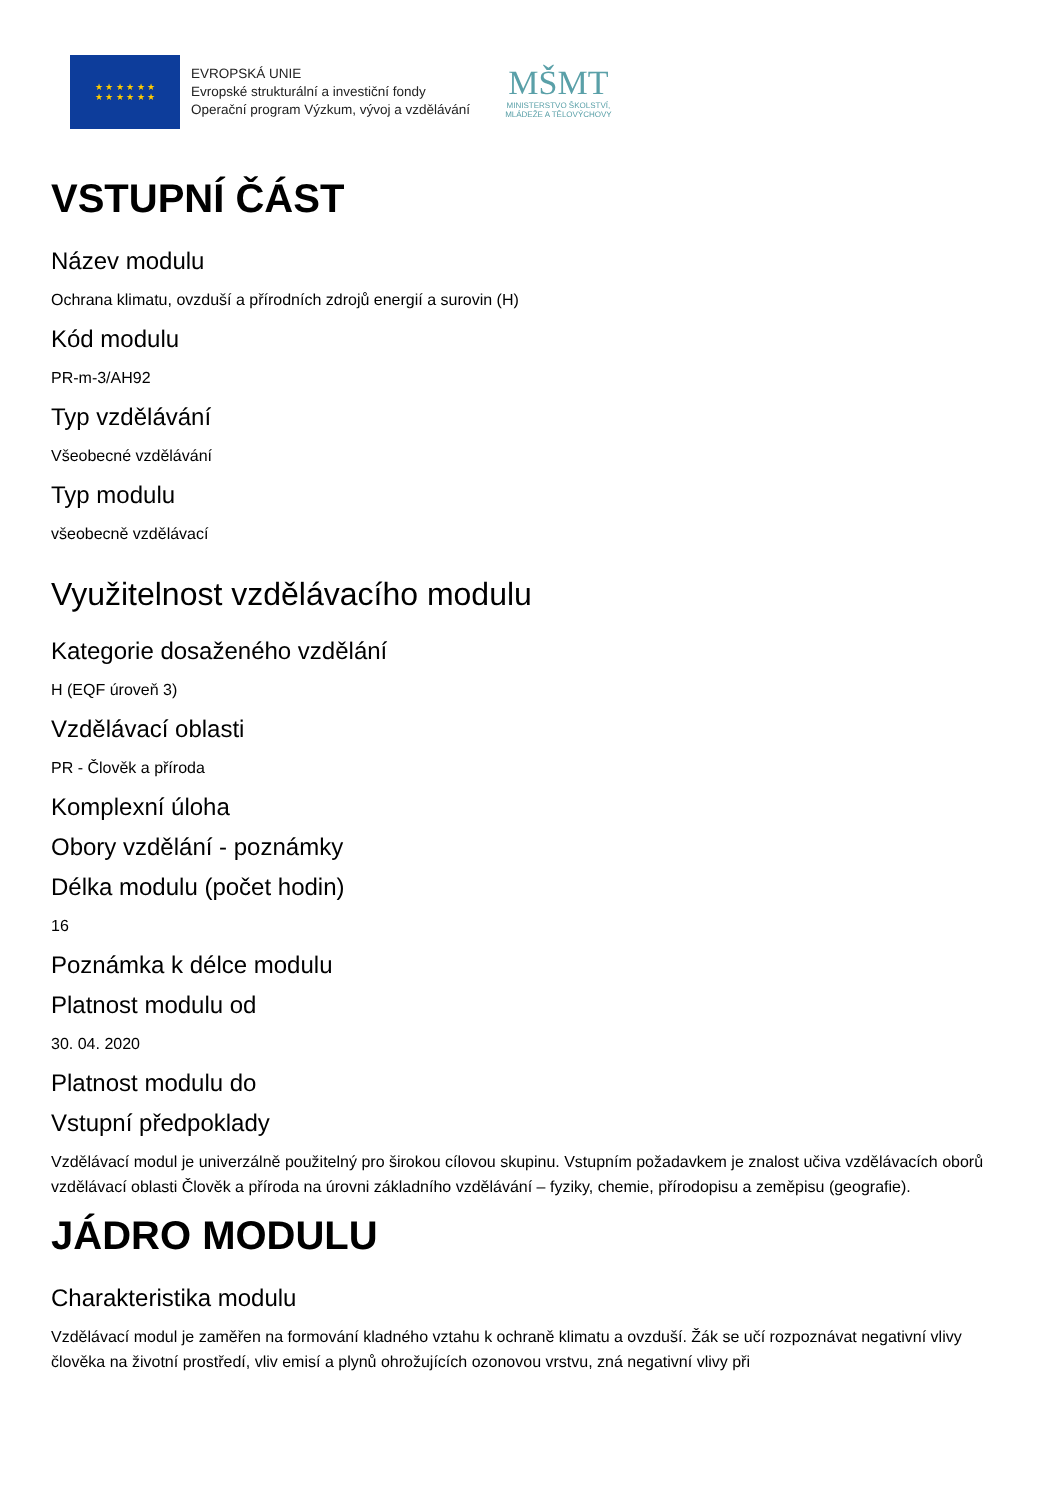★ ★ ★ ★ ★ ★
★ ★ ★ ★ ★ ★
EVROPSKÁ UNIE
Evropské strukturální a investiční fondy
Operační program Výzkum, vývoj a vzdělávání
MŠMT
MINISTERSTVO ŠKOLSTVÍ,
MLÁDEŽE A TĚLOVÝCHOVY
VSTUPNÍ ČÁST
Název modulu
Ochrana klimatu, ovzduší a přírodních zdrojů energií a surovin (H)
Kód modulu
PR-m-3/AH92
Typ vzdělávání
Všeobecné vzdělávání
Typ modulu
všeobecně vzdělávací
Využitelnost vzdělávacího modulu
Kategorie dosaženého vzdělání
H (EQF úroveň 3)
Vzdělávací oblasti
PR - Člověk a příroda
Komplexní úloha
Obory vzdělání - poznámky
Délka modulu (počet hodin)
16
Poznámka k délce modulu
Platnost modulu od
30. 04. 2020
Platnost modulu do
Vstupní předpoklady
Vzdělávací modul je univerzálně použitelný pro širokou cílovou skupinu. Vstupním požadavkem je znalost učiva vzdělávacích oborů vzdělávací oblasti Člověk a příroda na úrovni základního vzdělávání – fyziky, chemie, přírodopisu a zeměpisu (geografie).
JÁDRO MODULU
Charakteristika modulu
Vzdělávací modul je zaměřen na formování kladného vztahu k ochraně klimatu a ovzduší. Žák se učí rozpoznávat negativní vlivy člověka na životní prostředí, vliv emisí a plynů ohrožujících ozonovou vrstvu, zná negativní vlivy při